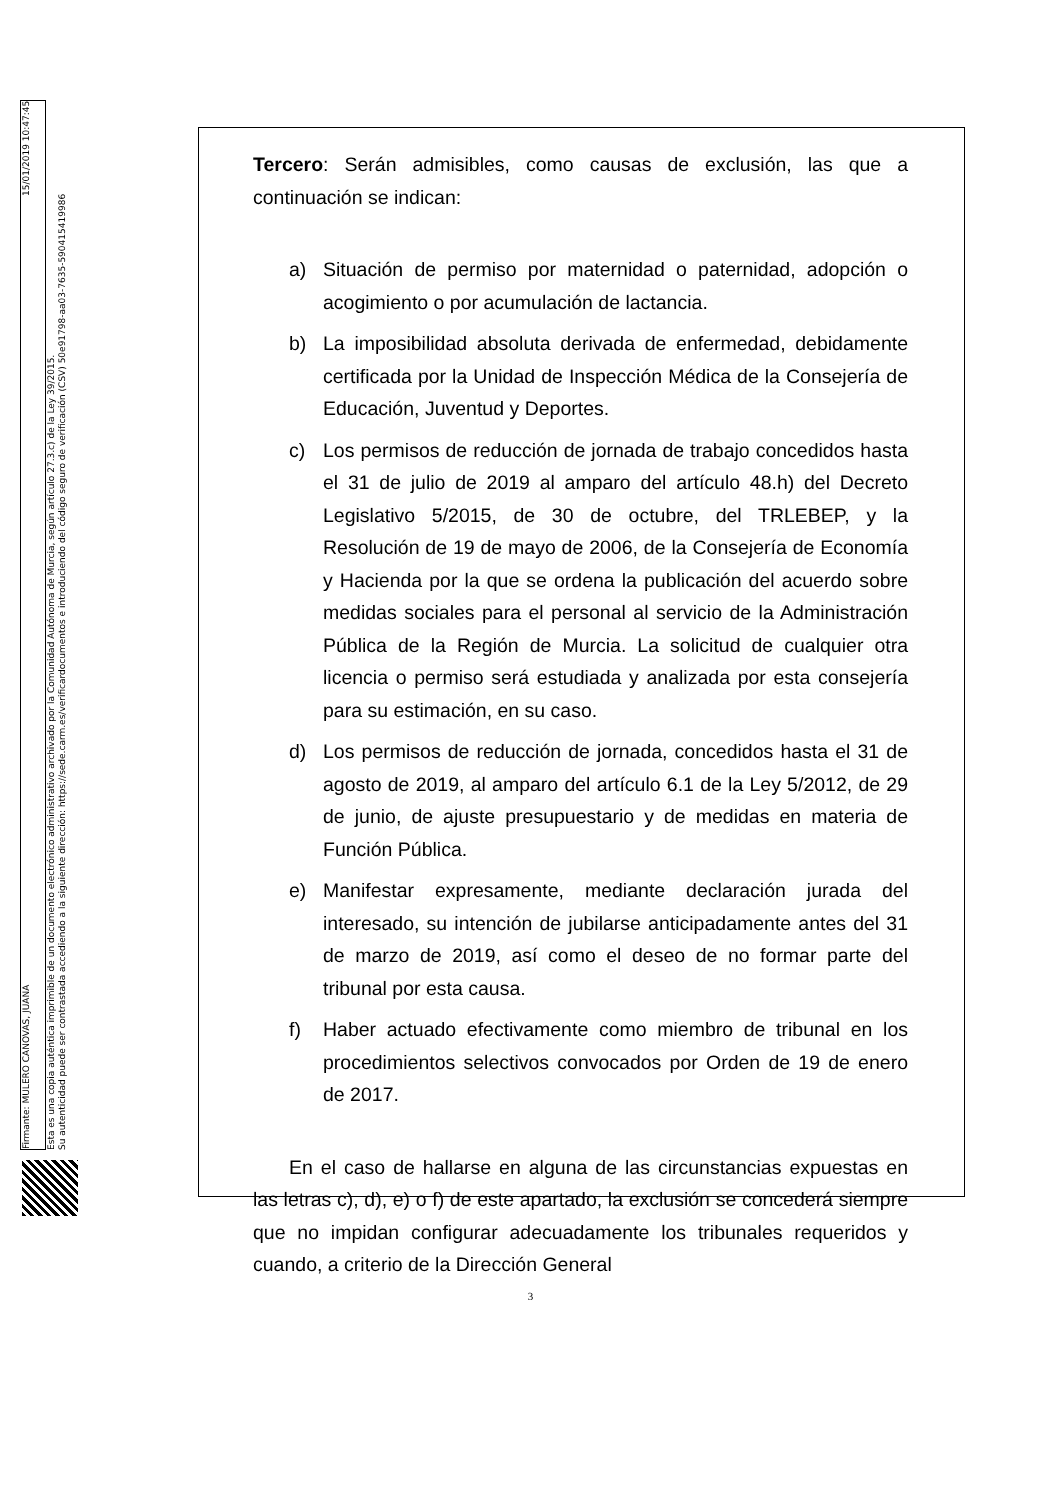Firmante: MULERO CANOVAS, JUANA 15/01/2019 10:47:45
Esta es una copia auténtica imprimible de un documento electrónico administrativo archivado por la Comunidad Autónoma de Murcia, según artículo 27.3.c) de la Ley 39/2015.
Su autenticidad puede ser contrastada accediendo a la siguiente dirección: https://sede.carm.es/verificardocumentos e introduciendo del código seguro de verificación (CSV) 50e91798-aa03-7635-590415419986
Tercero: Serán admisibles, como causas de exclusión, las que a continuación se indican:
a) Situación de permiso por maternidad o paternidad, adopción o acogimiento o por acumulación de lactancia.
b) La imposibilidad absoluta derivada de enfermedad, debidamente certificada por la Unidad de Inspección Médica de la Consejería de Educación, Juventud y Deportes.
c) Los permisos de reducción de jornada de trabajo concedidos hasta el 31 de julio de 2019 al amparo del artículo 48.h) del Decreto Legislativo 5/2015, de 30 de octubre, del TRLEBEP, y la Resolución de 19 de mayo de 2006, de la Consejería de Economía y Hacienda por la que se ordena la publicación del acuerdo sobre medidas sociales para el personal al servicio de la Administración Pública de la Región de Murcia. La solicitud de cualquier otra licencia o permiso será estudiada y analizada por esta consejería para su estimación, en su caso.
d) Los permisos de reducción de jornada, concedidos hasta el 31 de agosto de 2019, al amparo del artículo 6.1 de la Ley 5/2012, de 29 de junio, de ajuste presupuestario y de medidas en materia de Función Pública.
e) Manifestar expresamente, mediante declaración jurada del interesado, su intención de jubilarse anticipadamente antes del 31 de marzo de 2019, así como el deseo de no formar parte del tribunal por esta causa.
f) Haber actuado efectivamente como miembro de tribunal en los procedimientos selectivos convocados por Orden de 19 de enero de 2017.
En el caso de hallarse en alguna de las circunstancias expuestas en las letras c), d), e) o f) de este apartado, la exclusión se concederá siempre que no impidan configurar adecuadamente los tribunales requeridos y cuando, a criterio de la Dirección General
3